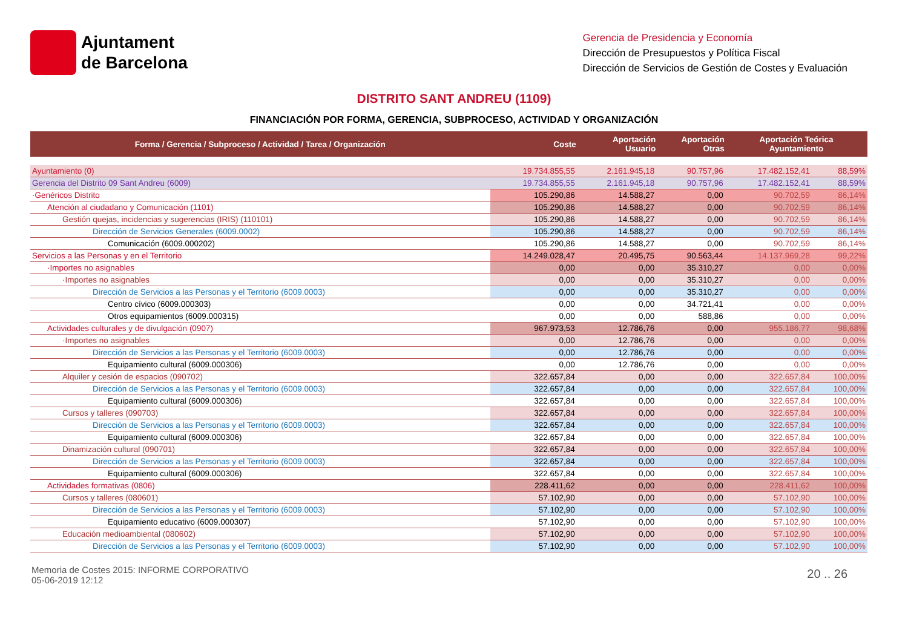Ajuntament
de Barcelona
Gerencia de Presidencia y Economía
Dirección de Presupuestos y Política Fiscal
Dirección de Servicios de Gestión de Costes y Evaluación
DISTRITO SANT ANDREU (1109)
FINANCIACIÓN POR FORMA, GERENCIA, SUBPROCESO, ACTIVIDAD Y ORGANIZACIÓN
| Forma / Gerencia / Subproceso / Actividad / Tarea / Organización | Coste | Aportación Usuario | Aportación Otras | Aportación Teórica Ayuntamiento | |
| --- | --- | --- | --- | --- | --- |
| Ayuntamiento (0) | 19.734.855,55 | 2.161.945,18 | 90.757,96 | 17.482.152,41 | 88,59% |
| Gerencia del Distrito 09 Sant Andreu (6009) | 19.734.855,55 | 2.161.945,18 | 90.757,96 | 17.482.152,41 | 88,59% |
| ·Genéricos Distrito | 105.290,86 | 14.588,27 | 0,00 | 90.702,59 | 86,14% |
| Atención al ciudadano y Comunicación (1101) | 105.290,86 | 14.588,27 | 0,00 | 90.702,59 | 86,14% |
| Gestión quejas, incidencias y sugerencias (IRIS) (110101) | 105.290,86 | 14.588,27 | 0,00 | 90.702,59 | 86,14% |
| Dirección de Servicios Generales (6009.0002) | 105.290,86 | 14.588,27 | 0,00 | 90.702,59 | 86,14% |
| Comunicación (6009.000202) | 105.290,86 | 14.588,27 | 0,00 | 90.702,59 | 86,14% |
| Servicios a las Personas y en el Territorio | 14.249.028,47 | 20.495,75 | 90.563,44 | 14.137.969,28 | 99,22% |
| ·Importes no asignables | 0,00 | 0,00 | 35.310,27 | 0,00 | 0,00% |
| ·Importes no asignables | 0,00 | 0,00 | 35.310,27 | 0,00 | 0,00% |
| Dirección de Servicios a las Personas y el Territorio (6009.0003) | 0,00 | 0,00 | 35.310,27 | 0,00 | 0,00% |
| Centro cívico (6009.000303) | 0,00 | 0,00 | 34.721,41 | 0,00 | 0,00% |
| Otros equipamientos (6009.000315) | 0,00 | 0,00 | 588,86 | 0,00 | 0,00% |
| Actividades culturales y de divulgación (0907) | 967.973,53 | 12.786,76 | 0,00 | 955.186,77 | 98,68% |
| ·Importes no asignables | 0,00 | 12.786,76 | 0,00 | 0,00 | 0,00% |
| Dirección de Servicios a las Personas y el Territorio (6009.0003) | 0,00 | 12.786,76 | 0,00 | 0,00 | 0,00% |
| Equipamiento cultural (6009.000306) | 0,00 | 12.786,76 | 0,00 | 0,00 | 0,00% |
| Alquiler y cesión de espacios (090702) | 322.657,84 | 0,00 | 0,00 | 322.657,84 | 100,00% |
| Dirección de Servicios a las Personas y el Territorio (6009.0003) | 322.657,84 | 0,00 | 0,00 | 322.657,84 | 100,00% |
| Equipamiento cultural (6009.000306) | 322.657,84 | 0,00 | 0,00 | 322.657,84 | 100,00% |
| Cursos y talleres (090703) | 322.657,84 | 0,00 | 0,00 | 322.657,84 | 100,00% |
| Dirección de Servicios a las Personas y el Territorio (6009.0003) | 322.657,84 | 0,00 | 0,00 | 322.657,84 | 100,00% |
| Equipamiento cultural (6009.000306) | 322.657,84 | 0,00 | 0,00 | 322.657,84 | 100,00% |
| Dinamización cultural (090701) | 322.657,84 | 0,00 | 0,00 | 322.657,84 | 100,00% |
| Dirección de Servicios a las Personas y el Territorio (6009.0003) | 322.657,84 | 0,00 | 0,00 | 322.657,84 | 100,00% |
| Equipamiento cultural (6009.000306) | 322.657,84 | 0,00 | 0,00 | 322.657,84 | 100,00% |
| Actividades formativas (0806) | 228.411,62 | 0,00 | 0,00 | 228.411,62 | 100,00% |
| Cursos y talleres (080601) | 57.102,90 | 0,00 | 0,00 | 57.102,90 | 100,00% |
| Dirección de Servicios a las Personas y el Territorio (6009.0003) | 57.102,90 | 0,00 | 0,00 | 57.102,90 | 100,00% |
| Equipamiento educativo (6009.000307) | 57.102,90 | 0,00 | 0,00 | 57.102,90 | 100,00% |
| Educación medioambiental (080602) | 57.102,90 | 0,00 | 0,00 | 57.102,90 | 100,00% |
| Dirección de Servicios a las Personas y el Territorio (6009.0003) | 57.102,90 | 0,00 | 0,00 | 57.102,90 | 100,00% |
Memoria de Costes 2015: INFORME CORPORATIVO
05-06-2019 12:12
20 .. 26